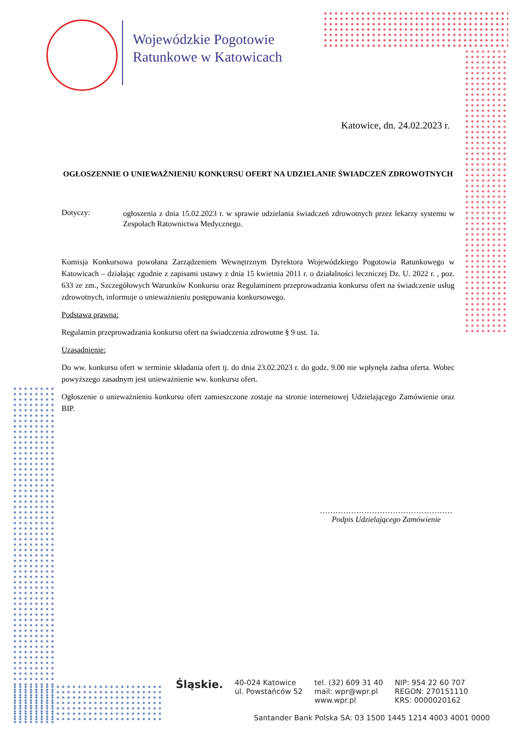Wojewódzkie Pogotowie
Ratunkowe w Katowicach
Katowice, dn. 24.02.2023 r.
OGŁOSZENNIE O UNIEWAŻNIENIU KONKURSU OFERT NA UDZIELANIE ŚWIADCZEŃ ZDROWOTNYCH
Dotyczy:
ogłoszenia z dnia 15.02.2023 r. w sprawie udzielania świadczeń zdrowotnych przez lekarzy systemu w Zespołach Ratownictwa Medycznego.
Komisja Konkursowa powołana Zarządzeniem Wewnętrznym Dyrektora Wojewódzkiego Pogotowia Ratunkowego w Katowicach – działając zgodnie z zapisami ustawy z dnia 15 kwietnia 2011 r. o działalności leczniczej Dz. U. 2022 r. , poz. 633 ze zm., Szczegółowych Warunków Konkursu oraz Regulaminem przeprowadzania konkursu ofert na świadczenie usług zdrowotnych, informuje o unieważnieniu postępowania konkursowego.
Podstawa prawna:
Regulamin przeprowadzania konkursu ofert na świadczenia zdrowotne § 9 ust. 1a.
Uzasadnienie:
Do ww. konkursu ofert w terminie składania ofert tj. do dnia 23.02.2023 r. do godz. 9.00 nie wpłynęła żadna oferta. Wobec powyższego zasadnym jest unieważnienie ww. konkursu ofert.
Ogłoszenie o unieważnieniu konkursu ofert zamieszczone zostaje na stronie internetowej Udzielającego Zamówienie oraz BIP.
……………………………………………
Podpis Udzielającego Zamówienie
Śląskie.
40-024 Katowice
ul. Powstańców 52
tel. (32) 609 31 40
mail: wpr@wpr.pl
www.wpr.pl
NIP: 954 22 60 707
REGON: 270151110
KRS: 0000020162
Santander Bank Polska SA: 03 1500 1445 1214 4003 4001 0000